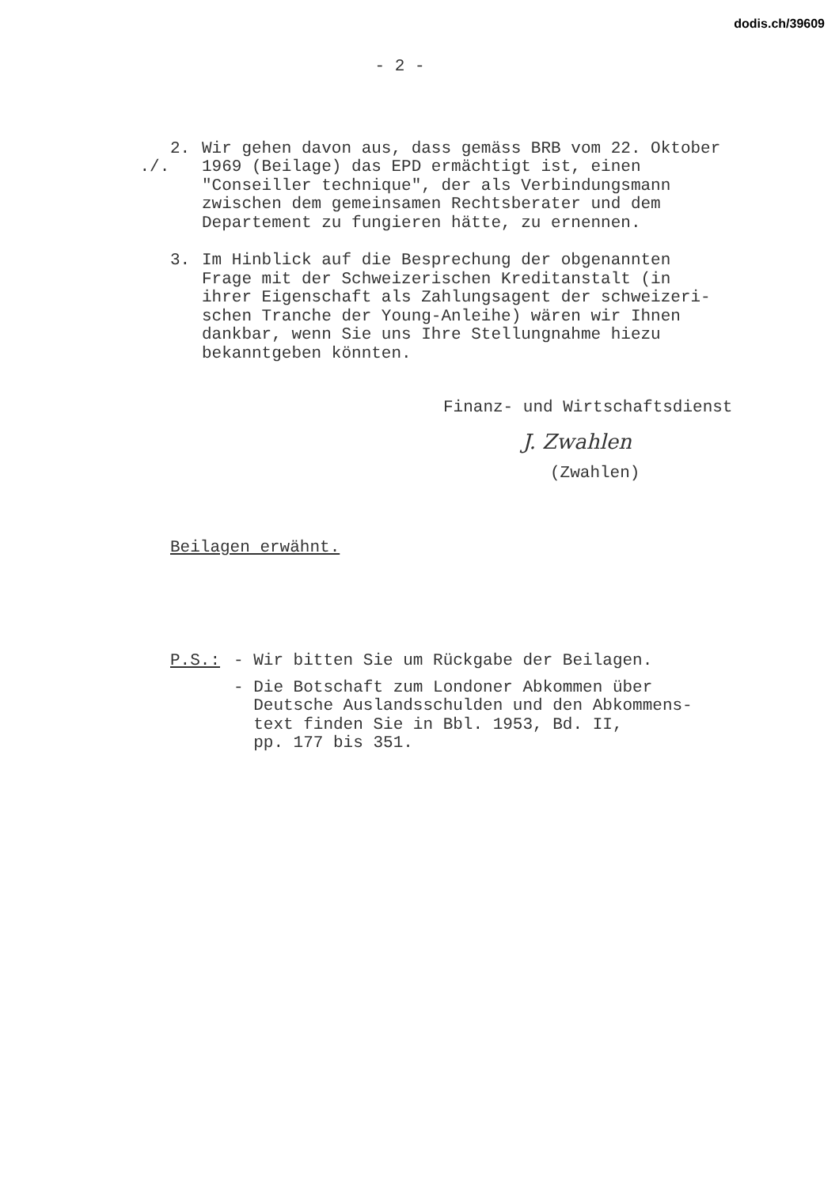dodis.ch/39609
- 2 -
./. 2. Wir gehen davon aus, dass gemäss BRB vom 22. Oktober
1969 (Beilage) das EPD ermächtigt ist, einen
"Conseiller technique", der als Verbindungsmann
zwischen dem gemeinsamen Rechtsberater und dem
Departement zu fungieren hätte, zu ernennen.
3. Im Hinblick auf die Besprechung der obgenannten
Frage mit der Schweizerischen Kreditanstalt (in
ihrer Eigenschaft als Zahlungsagent der schweizeri-
schen Tranche der Young-Anleihe) wären wir Ihnen
dankbar, wenn Sie uns Ihre Stellungnahme hiezu
bekanntgeben könnten.
Finanz- und Wirtschaftsdienst
J. Zwahlen
(Zwahlen)
Beilagen erwähnt.
P.S.: - Wir bitten Sie um Rückgabe der Beilagen.
- Die Botschaft zum Londoner Abkommen über
Deutsche Auslandsschulden und den Abkommens-
text finden Sie in Bbl. 1953, Bd. II,
pp. 177 bis 351.